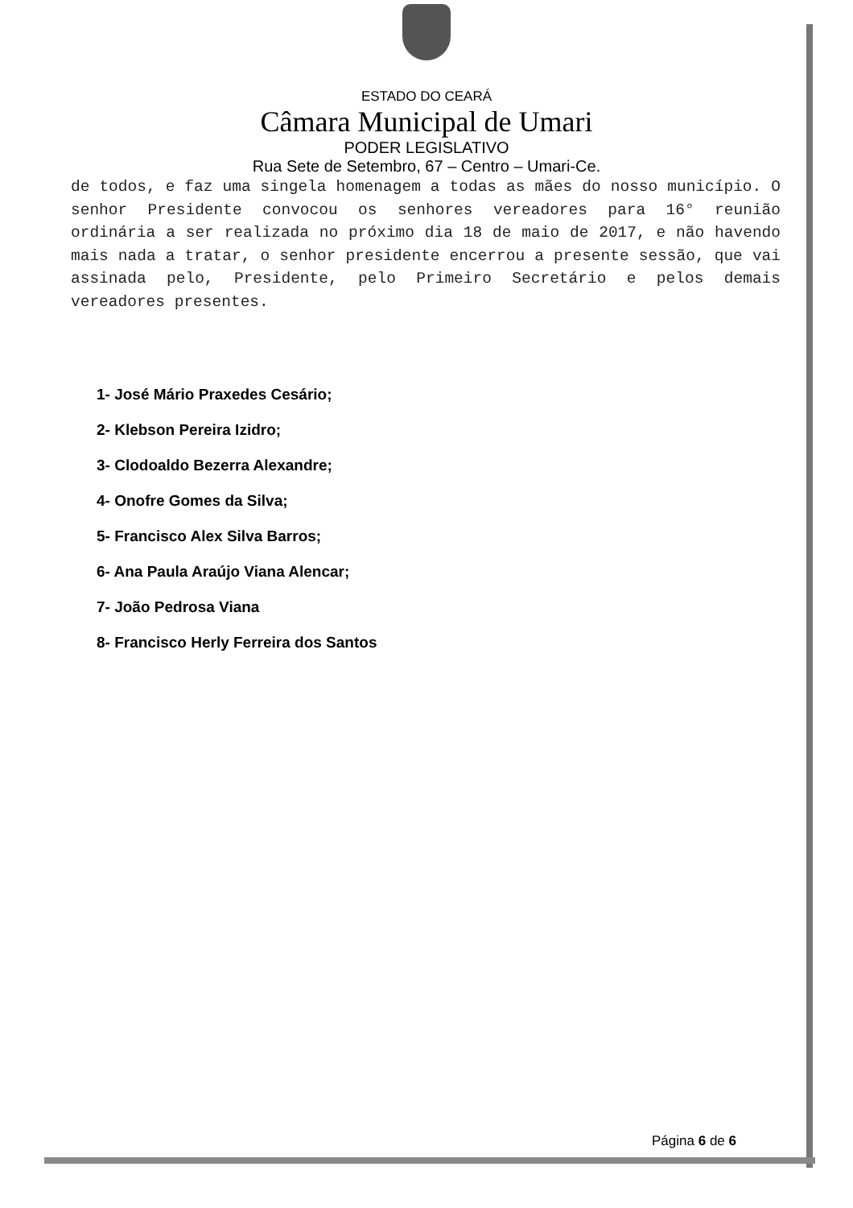ESTADO DO CEARÁ
Câmara Municipal de Umari
PODER LEGISLATIVO
Rua Sete de Setembro, 67 – Centro – Umari-Ce.
de todos, e faz uma singela homenagem a todas as mães do nosso município. O senhor Presidente convocou os senhores vereadores para 16° reunião ordinária a ser realizada no próximo dia 18 de maio de 2017, e não havendo mais nada a tratar, o senhor presidente encerrou a presente sessão, que vai assinada pelo, Presidente, pelo Primeiro Secretário e pelos demais vereadores presentes.
1- José Mário Praxedes Cesário;
2- Klebson Pereira Izidro;
3- Clodoaldo Bezerra Alexandre;
4- Onofre Gomes da Silva;
5- Francisco Alex Silva Barros;
6- Ana Paula Araújo Viana Alencar;
7- João Pedrosa Viana
8- Francisco Herly Ferreira dos Santos
Página 6 de 6